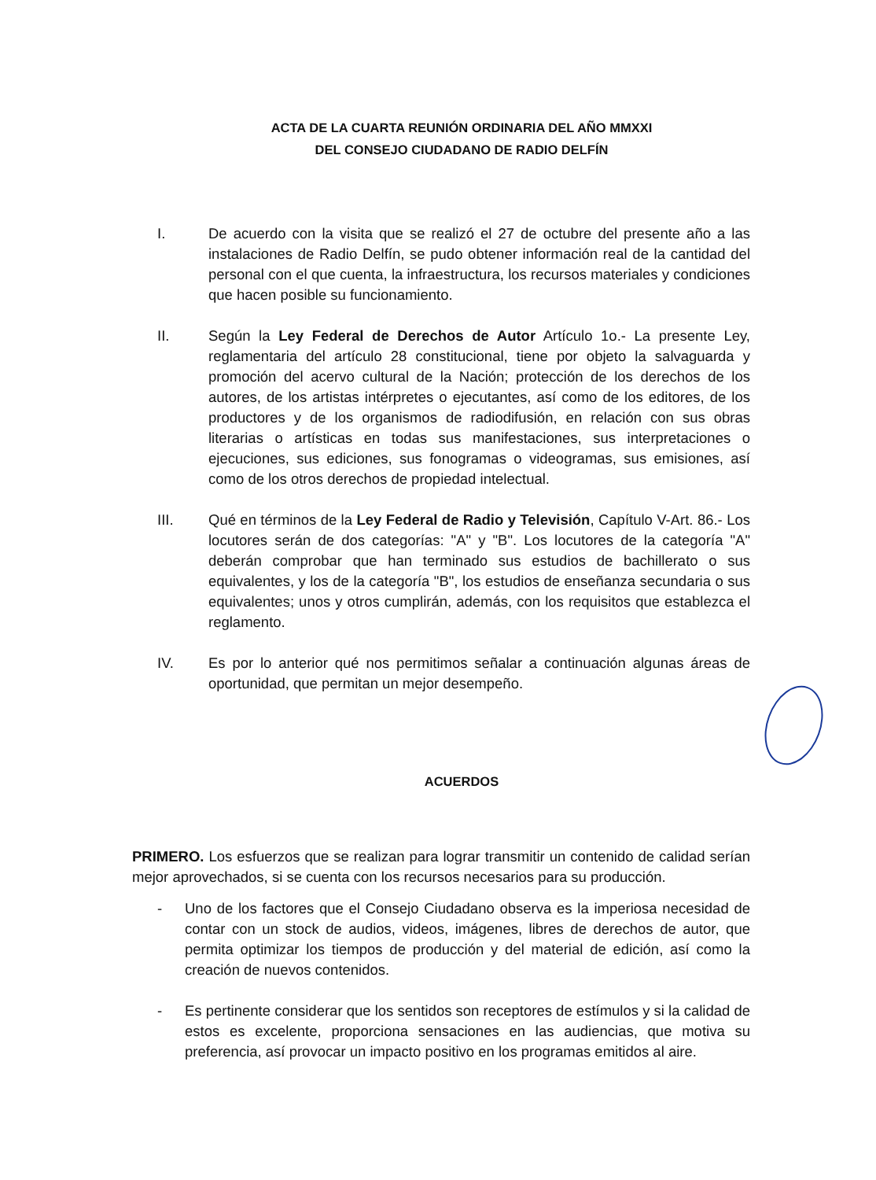ACTA DE LA CUARTA REUNIÓN ORDINARIA DEL AÑO MMXXI
DEL CONSEJO CIUDADANO DE RADIO DELFÍN
I. De acuerdo con la visita que se realizó el 27 de octubre del presente año a las instalaciones de Radio Delfín, se pudo obtener información real de la cantidad del personal con el que cuenta, la infraestructura, los recursos materiales y condiciones que hacen posible su funcionamiento.
II. Según la Ley Federal de Derechos de Autor Artículo 1o.- La presente Ley, reglamentaria del artículo 28 constitucional, tiene por objeto la salvaguarda y promoción del acervo cultural de la Nación; protección de los derechos de los autores, de los artistas intérpretes o ejecutantes, así como de los editores, de los productores y de los organismos de radiodifusión, en relación con sus obras literarias o artísticas en todas sus manifestaciones, sus interpretaciones o ejecuciones, sus ediciones, sus fonogramas o videogramas, sus emisiones, así como de los otros derechos de propiedad intelectual.
III. Qué en términos de la Ley Federal de Radio y Televisión, Capítulo V-Art. 86.- Los locutores serán de dos categorías: "A" y "B". Los locutores de la categoría "A" deberán comprobar que han terminado sus estudios de bachillerato o sus equivalentes, y los de la categoría "B", los estudios de enseñanza secundaria o sus equivalentes; unos y otros cumplirán, además, con los requisitos que establezca el reglamento.
IV. Es por lo anterior qué nos permitimos señalar a continuación algunas áreas de oportunidad, que permitan un mejor desempeño.
ACUERDOS
PRIMERO. Los esfuerzos que se realizan para lograr transmitir un contenido de calidad serían mejor aprovechados, si se cuenta con los recursos necesarios para su producción.
- Uno de los factores que el Consejo Ciudadano observa es la imperiosa necesidad de contar con un stock de audios, videos, imágenes, libres de derechos de autor, que permita optimizar los tiempos de producción y del material de edición, así como la creación de nuevos contenidos.
- Es pertinente considerar que los sentidos son receptores de estímulos y si la calidad de estos es excelente, proporciona sensaciones en las audiencias, que motiva su preferencia, así provocar un impacto positivo en los programas emitidos al aire.